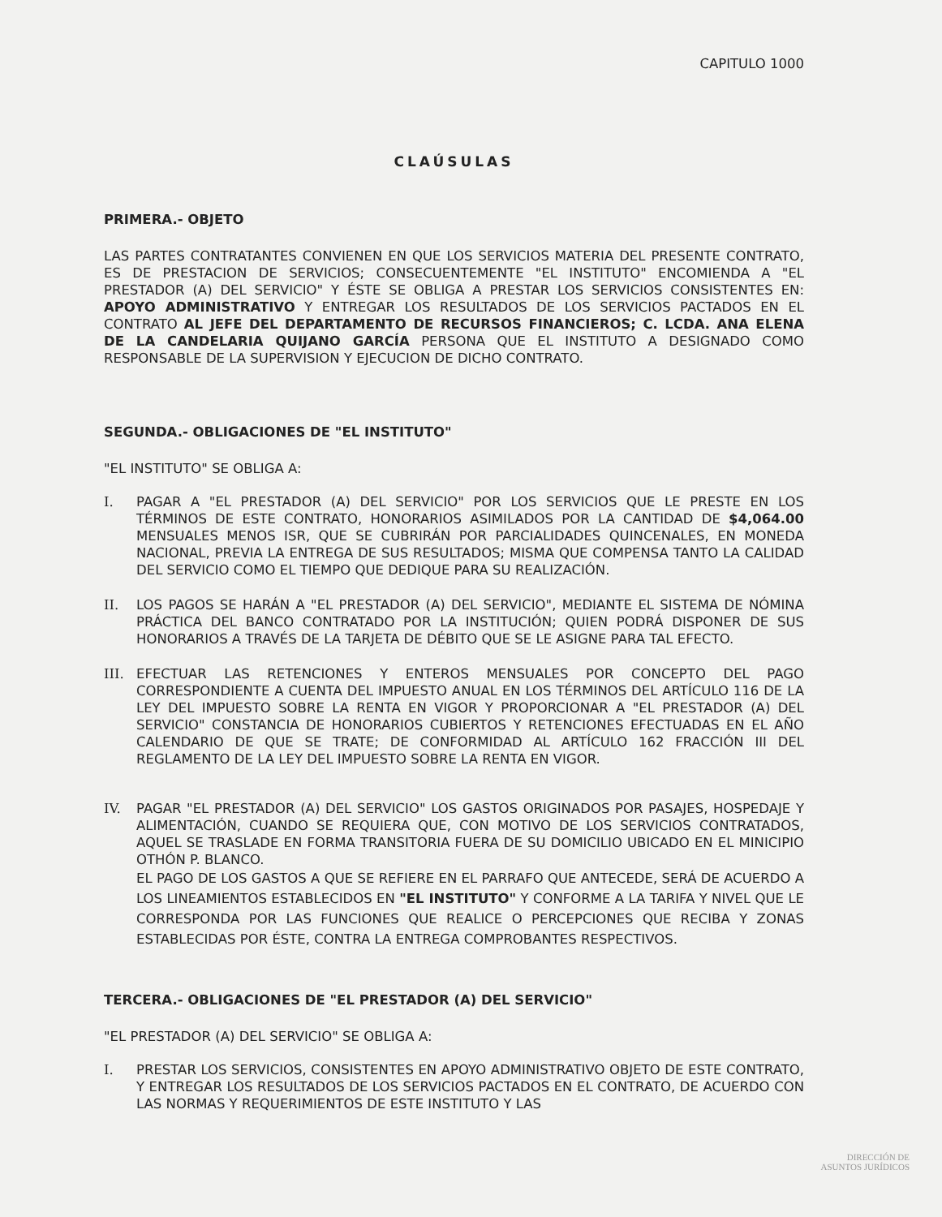CAPITULO 1000
CLAÚSULAS
PRIMERA.- OBJETO
LAS PARTES CONTRATANTES CONVIENEN EN QUE LOS SERVICIOS MATERIA DEL PRESENTE CONTRATO, ES DE PRESTACION DE SERVICIOS; CONSECUENTEMENTE "EL INSTITUTO" ENCOMIENDA A "EL PRESTADOR (A) DEL SERVICIO" Y ÉSTE SE OBLIGA A PRESTAR LOS SERVICIOS CONSISTENTES EN: APOYO ADMINISTRATIVO Y ENTREGAR LOS RESULTADOS DE LOS SERVICIOS PACTADOS EN EL CONTRATO AL JEFE DEL DEPARTAMENTO DE RECURSOS FINANCIEROS; C. LCDA. ANA ELENA DE LA CANDELARIA QUIJANO GARCÍA PERSONA QUE EL INSTITUTO A DESIGNADO COMO RESPONSABLE DE LA SUPERVISION Y EJECUCION DE DICHO CONTRATO.
SEGUNDA.- OBLIGACIONES DE "EL INSTITUTO"
"EL INSTITUTO" SE OBLIGA A:
I. PAGAR A "EL PRESTADOR (A) DEL SERVICIO" POR LOS SERVICIOS QUE LE PRESTE EN LOS TÉRMINOS DE ESTE CONTRATO, HONORARIOS ASIMILADOS POR LA CANTIDAD DE $4,064.00 MENSUALES MENOS ISR, QUE SE CUBRIRÁN POR PARCIALIDADES QUINCENALES, EN MONEDA NACIONAL, PREVIA LA ENTREGA DE SUS RESULTADOS; MISMA QUE COMPENSA TANTO LA CALIDAD DEL SERVICIO COMO EL TIEMPO QUE DEDIQUE PARA SU REALIZACIÓN.
II. LOS PAGOS SE HARÁN A "EL PRESTADOR (A) DEL SERVICIO", MEDIANTE EL SISTEMA DE NÓMINA PRÁCTICA DEL BANCO CONTRATADO POR LA INSTITUCIÓN; QUIEN PODRÁ DISPONER DE SUS HONORARIOS A TRAVÉS DE LA TARJETA DE DÉBITO QUE SE LE ASIGNE PARA TAL EFECTO.
III. EFECTUAR LAS RETENCIONES Y ENTEROS MENSUALES POR CONCEPTO DEL PAGO CORRESPONDIENTE A CUENTA DEL IMPUESTO ANUAL EN LOS TÉRMINOS DEL ARTÍCULO 116 DE LA LEY DEL IMPUESTO SOBRE LA RENTA EN VIGOR Y PROPORCIONAR A "EL PRESTADOR (A) DEL SERVICIO" CONSTANCIA DE HONORARIOS CUBIERTOS Y RETENCIONES EFECTUADAS EN EL AÑO CALENDARIO DE QUE SE TRATE; DE CONFORMIDAD AL ARTÍCULO 162 FRACCIÓN III DEL REGLAMENTO DE LA LEY DEL IMPUESTO SOBRE LA RENTA EN VIGOR.
IV. PAGAR "EL PRESTADOR (A) DEL SERVICIO" LOS GASTOS ORIGINADOS POR PASAJES, HOSPEDAJE Y ALIMENTACIÓN, CUANDO SE REQUIERA QUE, CON MOTIVO DE LOS SERVICIOS CONTRATADOS, AQUEL SE TRASLADE EN FORMA TRANSITORIA FUERA DE SU DOMICILIO UBICADO EN EL MINICIPIO OTHÓN P. BLANCO.
EL PAGO DE LOS GASTOS A QUE SE REFIERE EN EL PARRAFO QUE ANTECEDE, SERÁ DE ACUERDO A LOS LINEAMIENTOS ESTABLECIDOS EN "EL INSTITUTO" Y CONFORME A LA TARIFA Y NIVEL QUE LE CORRESPONDA POR LAS FUNCIONES QUE REALICE O PERCEPCIONES QUE RECIBA Y ZONAS ESTABLECIDAS POR ÉSTE, CONTRA LA ENTREGA COMPROBANTES RESPECTIVOS.
TERCERA.- OBLIGACIONES DE "EL PRESTADOR (A) DEL SERVICIO"
"EL PRESTADOR (A) DEL SERVICIO" SE OBLIGA A:
I. PRESTAR LOS SERVICIOS, CONSISTENTES EN APOYO ADMINISTRATIVO OBJETO DE ESTE CONTRATO, Y ENTREGAR LOS RESULTADOS DE LOS SERVICIOS PACTADOS EN EL CONTRATO, DE ACUERDO CON LAS NORMAS Y REQUERIMIENTOS DE ESTE INSTITUTO Y LAS
DIRECCIÓN DE
ASUNTOS JURÍDICOS